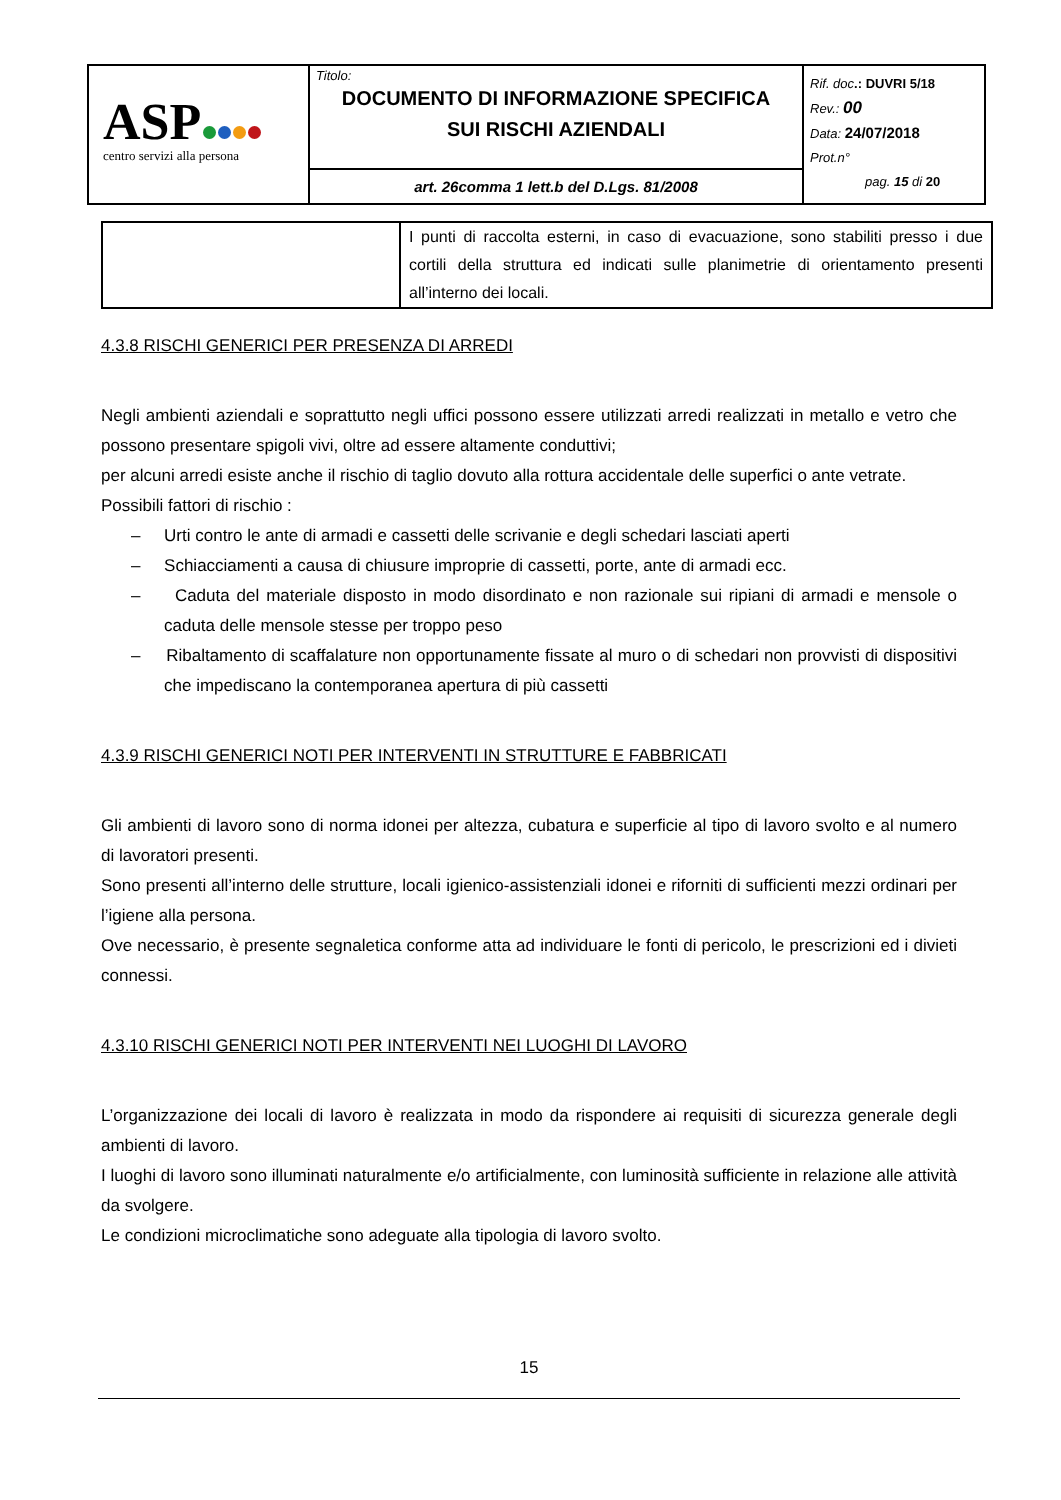| ASP centro servizi alla persona | Titolo: DOCUMENTO DI INFORMAZIONE SPECIFICA SUI RISCHI AZIENDALI | Rif. doc .: DUVRI 5/18 Rev.: 00 Data: 24/07/2018 Prot.n° pag. 15 di 20 |
| | art. 26comma 1 lett.b del D.Lgs. 81/2008 | |
| | I punti di raccolta esterni, in caso di evacuazione, sono stabiliti presso i due cortili della struttura ed indicati sulle planimetrie di orientamento presenti all’interno dei locali. |
4.3.8 RISCHI GENERICI PER PRESENZA DI ARREDI
Negli ambienti aziendali e soprattutto negli uffici possono essere utilizzati arredi realizzati in metallo e vetro che possono presentare spigoli vivi, oltre ad essere altamente conduttivi;
per alcuni arredi esiste anche il rischio di taglio dovuto alla rottura accidentale delle superfici o ante vetrate.
Possibili fattori di rischio :
– Urti contro le ante di armadi e cassetti delle scrivanie e degli schedari lasciati aperti
– Schiacciamenti a causa di chiusure improprie di cassetti, porte, ante di armadi ecc.
– Caduta del materiale disposto in modo disordinato e non razionale sui ripiani di armadi e mensole o caduta delle mensole stesse per troppo peso
– Ribaltamento di scaffalature non opportunamente fissate al muro o di schedari non provvisti di dispositivi che impediscano la contemporanea apertura di più cassetti
4.3.9 RISCHI GENERICI NOTI PER INTERVENTI IN STRUTTURE E FABBRICATI
Gli ambienti di lavoro sono di norma idonei per altezza, cubatura e superficie al tipo di lavoro svolto e al numero di lavoratori presenti.
Sono presenti all’interno delle strutture, locali igienico-assistenziali idonei e riforniti di sufficienti mezzi ordinari per l’igiene alla persona.
Ove necessario, è presente segnaletica conforme atta ad individuare le fonti di pericolo, le prescrizioni ed i divieti connessi.
4.3.10 RISCHI GENERICI NOTI PER INTERVENTI NEI LUOGHI DI LAVORO
L’organizzazione dei locali di lavoro è realizzata in modo da rispondere ai requisiti di sicurezza generale degli ambienti di lavoro.
I luoghi di lavoro sono illuminati naturalmente e/o artificialmente, con luminosità sufficiente in relazione alle attività da svolgere.
Le condizioni microclimatiche sono adeguate alla tipologia di lavoro svolto.
15